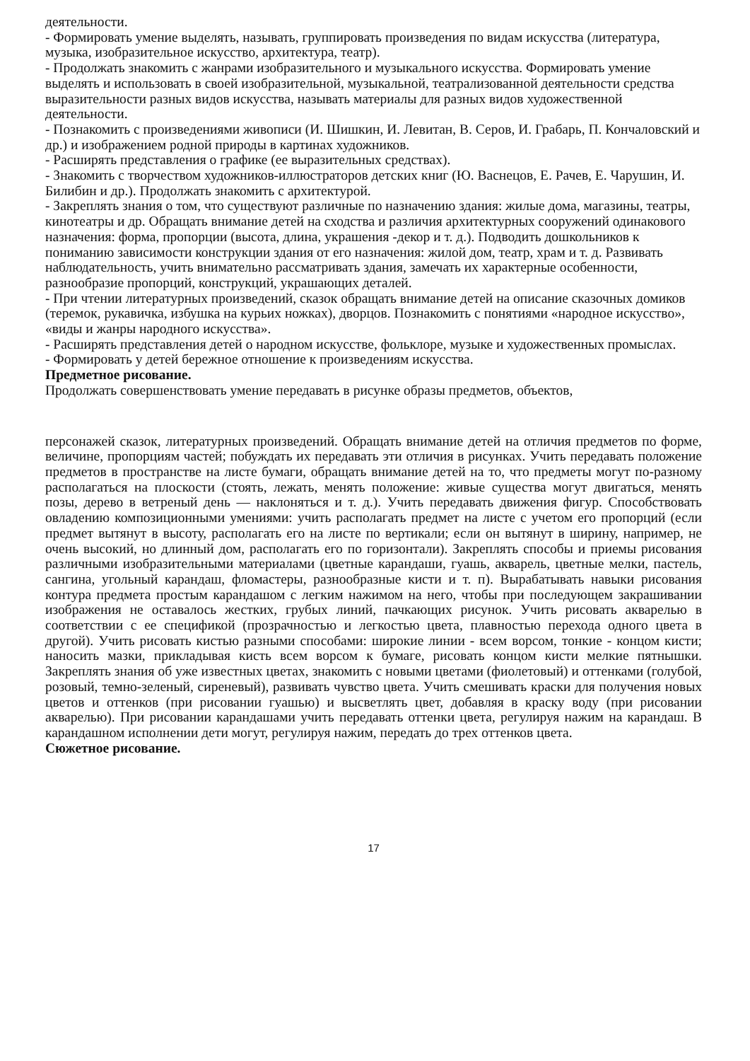деятельности.
- Формировать умение выделять, называть, группировать произведения по видам искусства (литература, музыка, изобразительное искусство, архитектура, театр).
- Продолжать знакомить с жанрами изобразительного и музыкального искусства. Формировать умение выделять и использовать в своей изобразительной, музыкальной, театрализованной деятельности средства выразительности разных видов искусства, называть материалы для разных видов художественной деятельности.
- Познакомить с произведениями живописи (И. Шишкин, И. Левитан, В. Серов, И. Грабарь, П. Кончаловский и др.) и изображением родной природы в картинах художников.
- Расширять представления о графике (ее выразительных средствах).
- Знакомить с творчеством художников-иллюстраторов детских книг (Ю. Васнецов, Е. Рачев, Е. Чарушин, И. Билибин и др.). Продолжать знакомить с архитектурой.
- Закреплять знания о том, что существуют различные по назначению здания: жилые дома, магазины, театры, кинотеатры и др. Обращать внимание детей на сходства и различия архитектурных сооружений одинакового назначения: форма, пропорции (высота, длина, украшения -декор и т. д.). Подводить дошкольников к пониманию зависимости конструкции здания от его назначения: жилой дом, театр, храм и т. д. Развивать наблюдательность, учить внимательно рассматривать здания, замечать их характерные особенности, разнообразие пропорций, конструкций, украшающих деталей.
- При чтении литературных произведений, сказок обращать внимание детей на описание сказочных домиков (теремок, рукавичка, избушка на курьих ножках), дворцов. Познакомить с понятиями «народное искусство», «виды и жанры народного искусства».
- Расширять представления детей о народном искусстве, фольклоре, музыке и художественных промыслах.
- Формировать у детей бережное отношение к произведениям искусства.
Предметное рисование.
Продолжать совершенствовать умение передавать в рисунке образы предметов, объектов,
персонажей сказок, литературных произведений. Обращать внимание детей на отличия предметов по форме, величине, пропорциям частей; побуждать их передавать эти отличия в рисунках. Учить передавать положение предметов в пространстве на листе бумаги, обращать внимание детей на то, что предметы могут по-разному располагаться на плоскости (стоять, лежать, менять положение: живые существа могут двигаться, менять позы, дерево в ветреный день — наклоняться и т. д.). Учить передавать движения фигур. Способствовать овладению композиционными умениями: учить располагать предмет на листе с учетом его пропорций (если предмет вытянут в высоту, располагать его на листе по вертикали; если он вытянут в ширину, например, не очень высокий, но длинный дом, располагать его по горизонтали). Закреплять способы и приемы рисования различными изобразительными материалами (цветные карандаши, гуашь, акварель, цветные мелки, пастель, сангина, угольный карандаш, фломастеры, разнообразные кисти и т. п). Вырабатывать навыки рисования контура предмета простым карандашом с легким нажимом на него, чтобы при последующем закрашивании изображения не оставалось жестких, грубых линий, пачкающих рисунок. Учить рисовать акварелью в соответствии с ее спецификой (прозрачностью и легкостью цвета, плавностью перехода одного цвета в другой). Учить рисовать кистью разными способами: широкие линии - всем ворсом, тонкие - концом кисти; наносить мазки, прикладывая кисть всем ворсом к бумаге, рисовать концом кисти мелкие пятнышки. Закреплять знания об уже известных цветах, знакомить с новыми цветами (фиолетовый) и оттенками (голубой, розовый, темно-зеленый, сиреневый), развивать чувство цвета. Учить смешивать краски для получения новых цветов и оттенков (при рисовании гуашью) и высветлять цвет, добавляя в краску воду (при рисовании акварелью). При рисовании карандашами учить передавать оттенки цвета, регулируя нажим на карандаш. В карандашном исполнении дети могут, регулируя нажим, передать до трех оттенков цвета.
Сюжетное рисование.
17